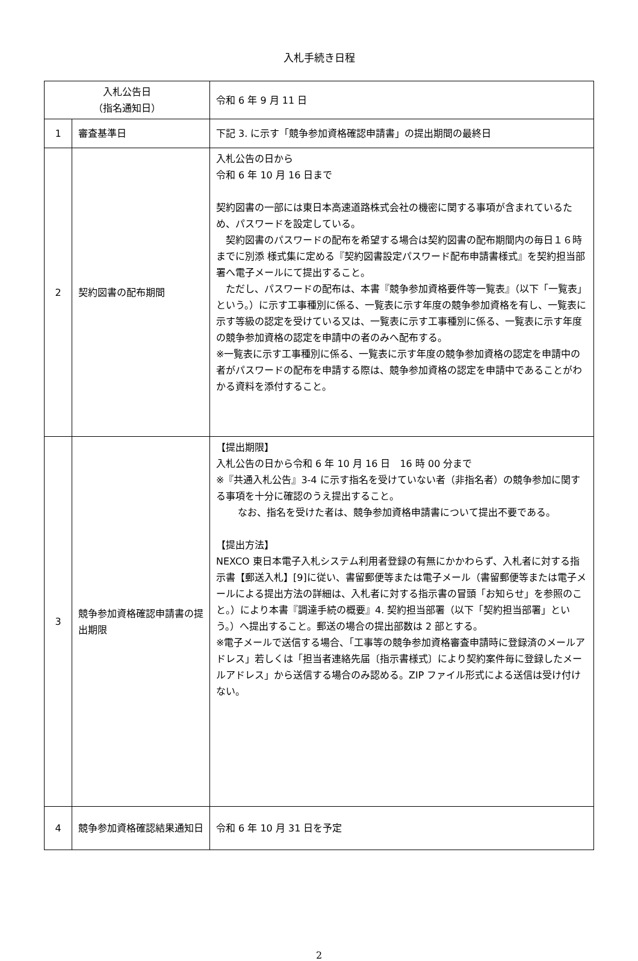入札手続き日程
| 入札公告日 （指名通知日） | | 令和 6 年 9 月 11 日 |
| 1 | 審査基準日 | 下記 3. に示す「競争参加資格確認申請書」の提出期間の最終日 |
| 2 | 契約図書の配布期間 | 入札公告の日から 令和 6 年 10 月 16 日まで 契約図書の一部には東日本高速道路株式会社の機密に関する事項が含まれているため、パスワードを設定している。 契約図書のパスワードの配布を希望する場合は契約図書の配布期間内の毎日１６時までに別添 様式集に定める『契約図書設定パスワード配布申請書様式』を契約担当部署へ電子メールにて提出すること。 ただし、パスワードの配布は、本書『競争参加資格要件等一覧表』（以下「一覧表」という。）に示す工事種別に係る、一覧表に示す年度の競争参加資格を有し、一覧表に示す等級の認定を受けている又は、一覧表に示す工事種別に係る、一覧表に示す年度の競争参加資格の認定を申請中の者のみへ配布する。 ※一覧表に示す工事種別に係る、一覧表に示す年度の競争参加資格の認定を申請中の者がパスワードの配布を申請する際は、競争参加資格の認定を申請中であることがわかる資料を添付すること。 |
| 3 | 競争参加資格確認申請書の提出期限 | 【提出期限】 入札公告の日から令和 6 年 10 月 16 日 16 時 00 分まで ※『共通入札公告』3-4 に示す指名を受けていない者（非指名者）の競争参加に関する事項を十分に確認のうえ提出すること。 なお、指名を受けた者は、競争参加資格申請書について提出不要である。 【提出方法】 NEXCO 東日本電子入札システム利用者登録の有無にかかわらず、入札者に対する指示書【郵送入札】[9]に従い、書留郵便等または電子メール（書留郵便等または電子メールによる提出方法の詳細は、入札者に対する指示書の冒頭「お知らせ」を参照のこと。）により本書『調達手続の概要』4. 契約担当部署（以下「契約担当部署」という。）へ提出すること。郵送の場合の提出部数は 2 部とする。 ※電子メールで送信する場合、「工事等の競争参加資格審査申請時に登録済のメールアドレス」若しくは「担当者連絡先届〔指示書様式〕により契約案件毎に登録したメールアドレス」から送信する場合のみ認める。ZIP ファイル形式による送信は受け付けない。 |
| 4 | 競争参加資格確認結果通知日 | 令和 6 年 10 月 31 日を予定 |
2